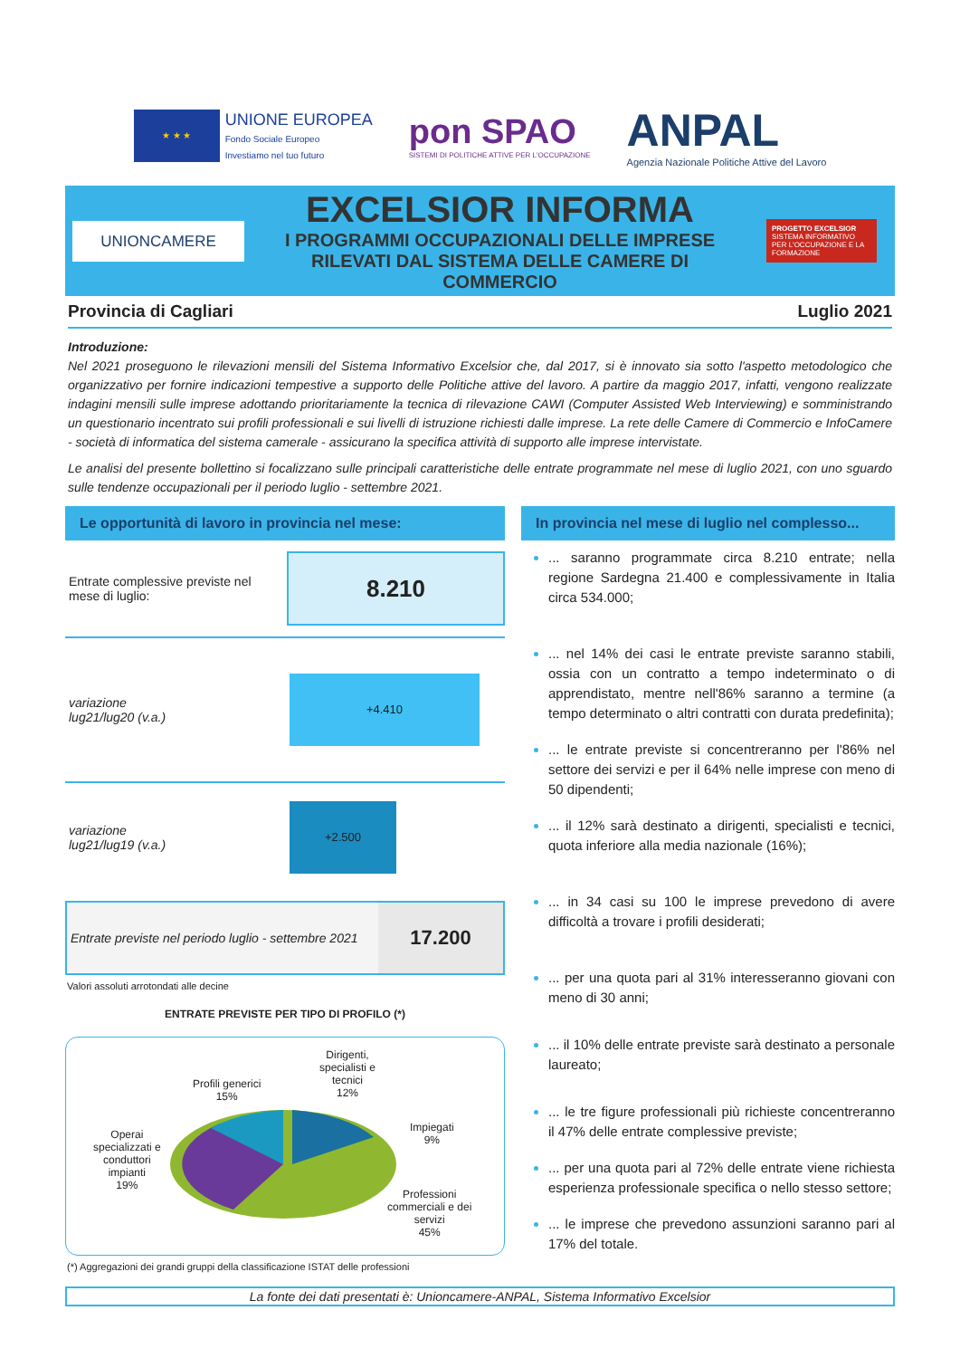★ ★ ★
UNIONE EUROPEA
Fondo Sociale Europeo
Investiamo nel tuo futuro
pon SPAO
SISTEMI DI POLITICHE ATTIVE PER L'OCCUPAZIONE
ANPAL
Agenzia Nazionale Politiche Attive del Lavoro
UNIONCAMERE
EXCELSIOR INFORMA
I PROGRAMMI OCCUPAZIONALI DELLE IMPRESE
RILEVATI DAL SISTEMA DELLE CAMERE DI COMMERCIO
PROGETTO EXCELSIOR
SISTEMA INFORMATIVO PER L'OCCUPAZIONE E LA FORMAZIONE
Provincia di Cagliari Luglio 2021
Introduzione:
Nel 2021 proseguono le rilevazioni mensili del Sistema Informativo Excelsior che, dal 2017, si è innovato sia sotto l'aspetto metodologico che organizzativo per fornire indicazioni tempestive a supporto delle Politiche attive del lavoro. A partire da maggio 2017, infatti, vengono realizzate indagini mensili sulle imprese adottando prioritariamente la tecnica di rilevazione CAWI (Computer Assisted Web Interviewing) e somministrando un questionario incentrato sui profili professionali e sui livelli di istruzione richiesti dalle imprese. La rete delle Camere di Commercio e InfoCamere - società di informatica del sistema camerale - assicurano la specifica attività di supporto alle imprese intervistate.
Le analisi del presente bollettino si focalizzano sulle principali caratteristiche delle entrate programmate nel mese di luglio 2021, con uno sguardo sulle tendenze occupazionali per il periodo luglio - settembre 2021.
Le opportunità di lavoro in provincia nel mese:
Entrate complessive previste nel mese di luglio:
8.210
variazione
lug21/lug20 (v.a.)
+4.410
variazione
lug21/lug19 (v.a.)
+2.500
Entrate previste nel periodo luglio - settembre 2021
17.200
Valori assoluti arrotondati alle decine
ENTRATE PREVISTE PER TIPO DI PROFILO (*)
Profili generici
15%
Dirigenti,
specialisti e
tecnici
12%
Impiegati
9%
Operai
specializzati e
conduttori
impianti
19%
Professioni
commerciali e dei
servizi
45%
(*) Aggregazioni dei grandi gruppi della classificazione ISTAT delle professioni
In provincia nel mese di luglio nel complesso...
... saranno programmate circa 8.210 entrate; nella regione Sardegna 21.400 e complessivamente in Italia circa 534.000;
... nel 14% dei casi le entrate previste saranno stabili, ossia con un contratto a tempo indeterminato o di apprendistato, mentre nell'86% saranno a termine (a tempo determinato o altri contratti con durata predefinita);
... le entrate previste si concentreranno per l'86% nel settore dei servizi e per il 64% nelle imprese con meno di 50 dipendenti;
... il 12% sarà destinato a dirigenti, specialisti e tecnici, quota inferiore alla media nazionale (16%);
... in 34 casi su 100 le imprese prevedono di avere difficoltà a trovare i profili desiderati;
... per una quota pari al 31% interesseranno giovani con meno di 30 anni;
... il 10% delle entrate previste sarà destinato a personale laureato;
... le tre figure professionali più richieste concentreranno il 47% delle entrate complessive previste;
... per una quota pari al 72% delle entrate viene richiesta esperienza professionale specifica o nello stesso settore;
... le imprese che prevedono assunzioni saranno pari al 17% del totale.
La fonte dei dati presentati è: Unioncamere-ANPAL, Sistema Informativo Excelsior